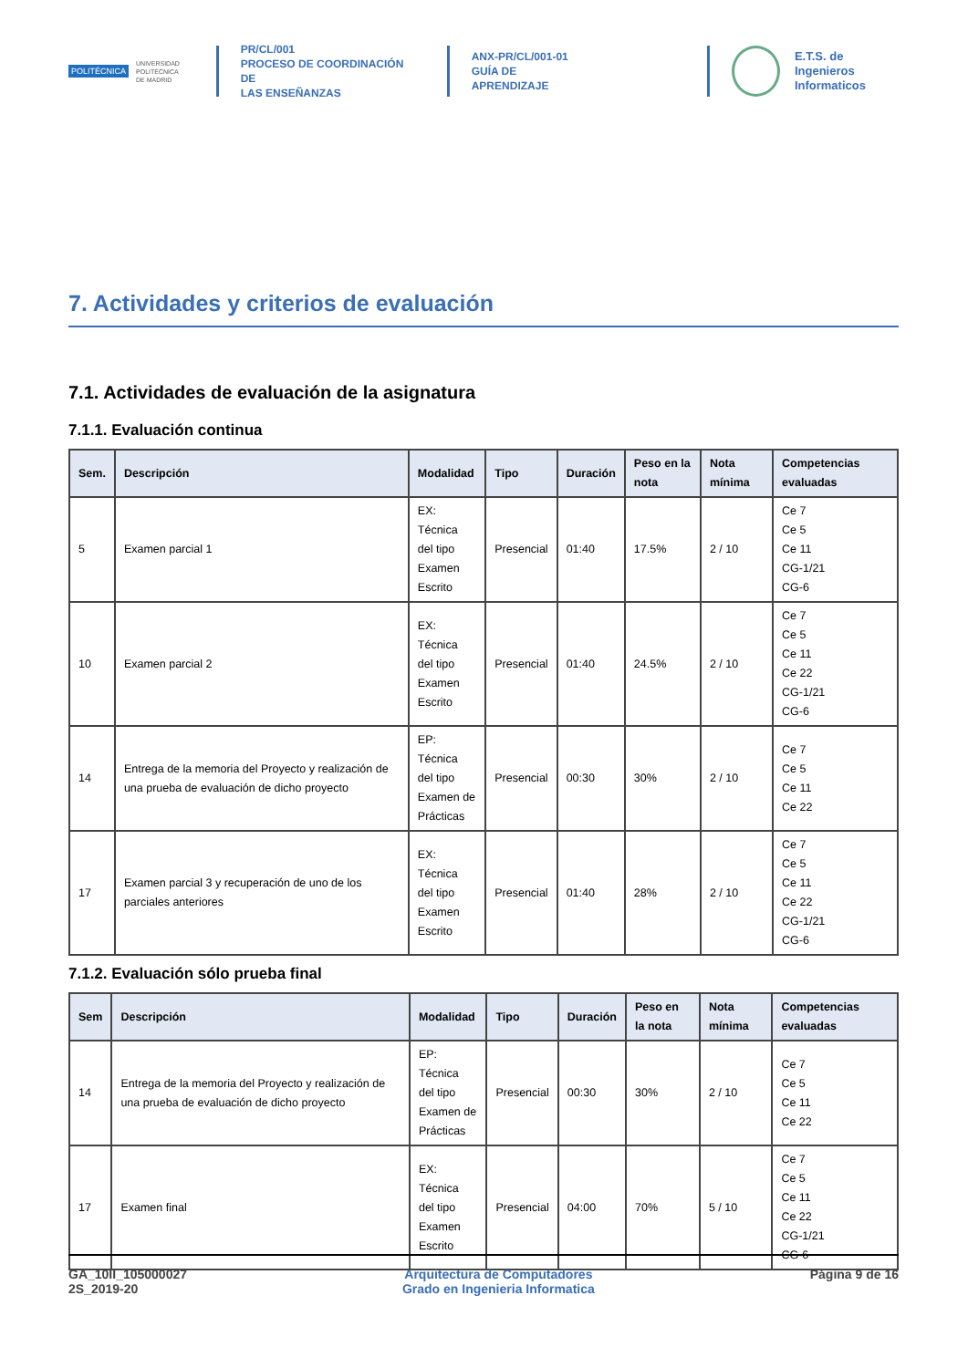POLITÉCNICA
UNIVERSIDAD
POLITÉCNICA
DE MADRID
PR/CL/001
PROCESO DE COORDINACIÓN DE
LAS ENSEÑANZAS
ANX-PR/CL/001-01
GUÍA DE APRENDIZAJE
E.T.S. de Ingenieros
Informaticos
7. Actividades y criterios de evaluación
7.1. Actividades de evaluación de la asignatura
7.1.1. Evaluación continua
| Sem. | Descripción | Modalidad | Tipo | Duración | Peso en la nota | Nota mínima | Competencias evaluadas |
| --- | --- | --- | --- | --- | --- | --- | --- |
| 5 | Examen parcial 1 | EX: Técnica del tipo Examen Escrito | Presencial | 01:40 | 17.5% | 2 / 10 | Ce 7 Ce 5 Ce 11 CG-1/21 CG-6 |
| 10 | Examen parcial 2 | EX: Técnica del tipo Examen Escrito | Presencial | 01:40 | 24.5% | 2 / 10 | Ce 7 Ce 5 Ce 11 Ce 22 CG-1/21 CG-6 |
| 14 | Entrega de la memoria del Proyecto y realización de una prueba de evaluación de dicho proyecto | EP: Técnica del tipo Examen de Prácticas | Presencial | 00:30 | 30% | 2 / 10 | Ce 7 Ce 5 Ce 11 Ce 22 |
| 17 | Examen parcial 3 y recuperación de uno de los parciales anteriores | EX: Técnica del tipo Examen Escrito | Presencial | 01:40 | 28% | 2 / 10 | Ce 7 Ce 5 Ce 11 Ce 22 CG-1/21 CG-6 |
7.1.2. Evaluación sólo prueba final
| Sem | Descripción | Modalidad | Tipo | Duración | Peso en la nota | Nota mínima | Competencias evaluadas |
| --- | --- | --- | --- | --- | --- | --- | --- |
| 14 | Entrega de la memoria del Proyecto y realización de una prueba de evaluación de dicho proyecto | EP: Técnica del tipo Examen de Prácticas | Presencial | 00:30 | 30% | 2 / 10 | Ce 7 Ce 5 Ce 11 Ce 22 |
| 17 | Examen final | EX: Técnica del tipo Examen Escrito | Presencial | 04:00 | 70% | 5 / 10 | Ce 7 Ce 5 Ce 11 Ce 22 CG-1/21 CG-6 |
GA_10II_105000027
2S_2019-20
Arquitectura de Computadores
Grado en Ingenieria Informatica
Página 9 de 16